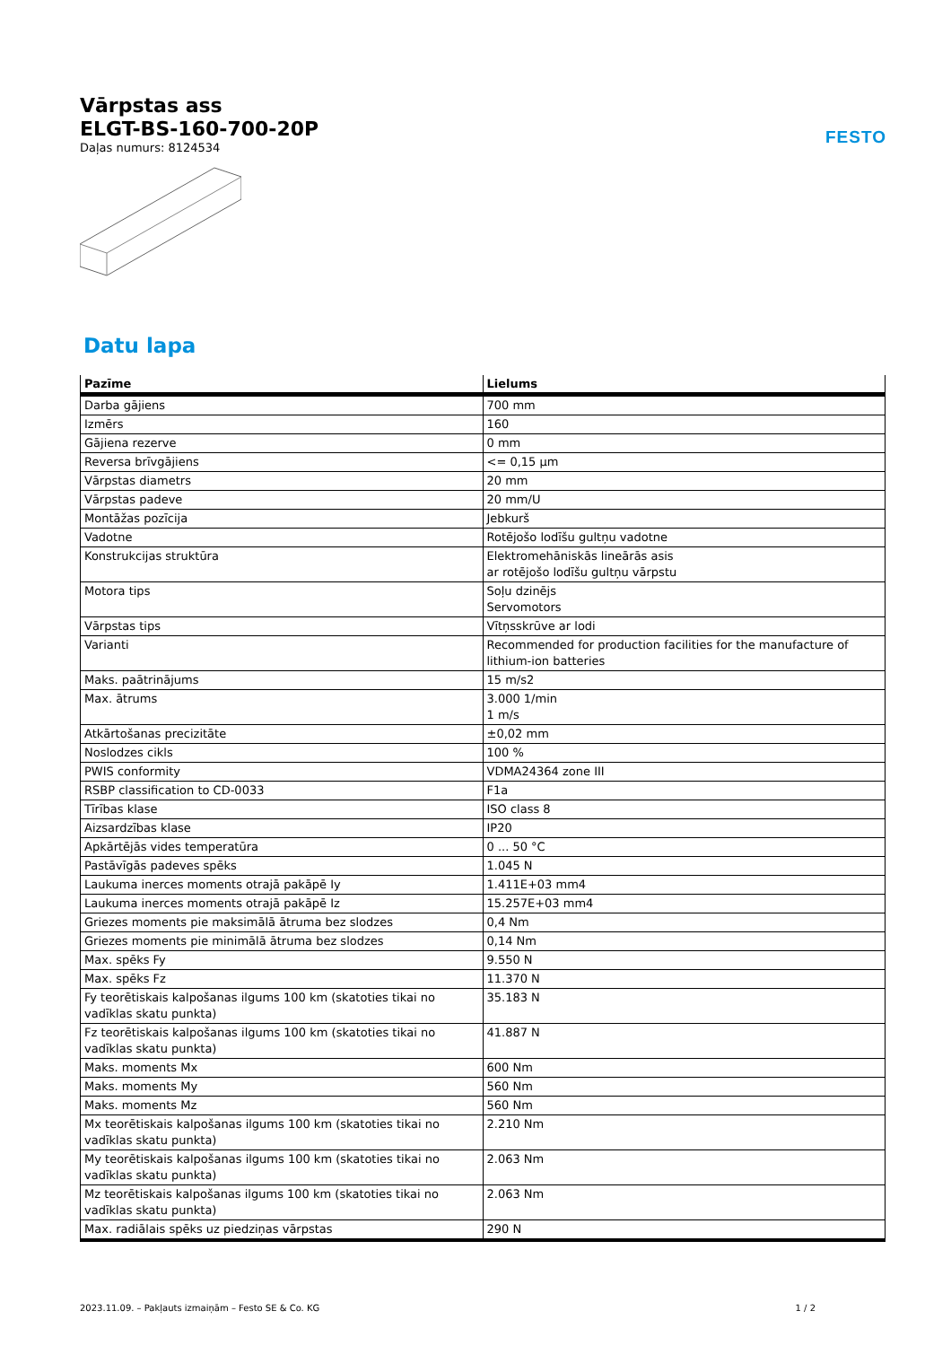FESTO
Vārpstas ass
ELGT-BS-160-700-20P
Daļas numurs: 8124534
Datu lapa
| Pazīme | Lielums |
| --- | --- |
| Darba gājiens | 700 mm |
| Izmērs | 160 |
| Gājiena rezerve | 0 mm |
| Reversa brīvgājiens | <= 0,15 µm |
| Vārpstas diametrs | 20 mm |
| Vārpstas padeve | 20 mm/U |
| Montāžas pozīcija | Jebkurš |
| Vadotne | Rotējošo lodīšu gultņu vadotne |
| Konstrukcijas struktūra | Elektromehāniskās lineārās asis ar rotējošo lodīšu gultņu vārpstu |
| Motora tips | Soļu dzinējs Servomotors |
| Vārpstas tips | Vītņsskrūve ar lodi |
| Varianti | Recommended for production facilities for the manufacture of lithium-ion batteries |
| Maks. paātrinājums | 15 m/s2 |
| Max. ātrums | 3.000 1/min 1 m/s |
| Atkārtošanas precizitāte | ±0,02 mm |
| Noslodzes cikls | 100 % |
| PWIS conformity | VDMA24364 zone III |
| RSBP classification to CD-0033 | F1a |
| Tīrības klase | ISO class 8 |
| Aizsardzības klase | IP20 |
| Apkārtējās vides temperatūra | 0 ... 50 °C |
| Pastāvīgās padeves spēks | 1.045 N |
| Laukuma inerces moments otrajā pakāpē Iy | 1.411E+03 mm4 |
| Laukuma inerces moments otrajā pakāpē Iz | 15.257E+03 mm4 |
| Griezes moments pie maksimālā ātruma bez slodzes | 0,4 Nm |
| Griezes moments pie minimālā ātruma bez slodzes | 0,14 Nm |
| Max. spēks Fy | 9.550 N |
| Max. spēks Fz | 11.370 N |
| Fy teorētiskais kalpošanas ilgums 100 km (skatoties tikai no vadīklas skatu punkta) | 35.183 N |
| Fz teorētiskais kalpošanas ilgums 100 km (skatoties tikai no vadīklas skatu punkta) | 41.887 N |
| Maks. moments Mx | 600 Nm |
| Maks. moments My | 560 Nm |
| Maks. moments Mz | 560 Nm |
| Mx teorētiskais kalpošanas ilgums 100 km (skatoties tikai no vadīklas skatu punkta) | 2.210 Nm |
| My teorētiskais kalpošanas ilgums 100 km (skatoties tikai no vadīklas skatu punkta) | 2.063 Nm |
| Mz teorētiskais kalpošanas ilgums 100 km (skatoties tikai no vadīklas skatu punkta) | 2.063 Nm |
| Max. radiālais spēks uz piedziņas vārpstas | 290 N |
2023.11.09. – Pakļauts izmaiņām – Festo SE & Co. KG 1 / 2